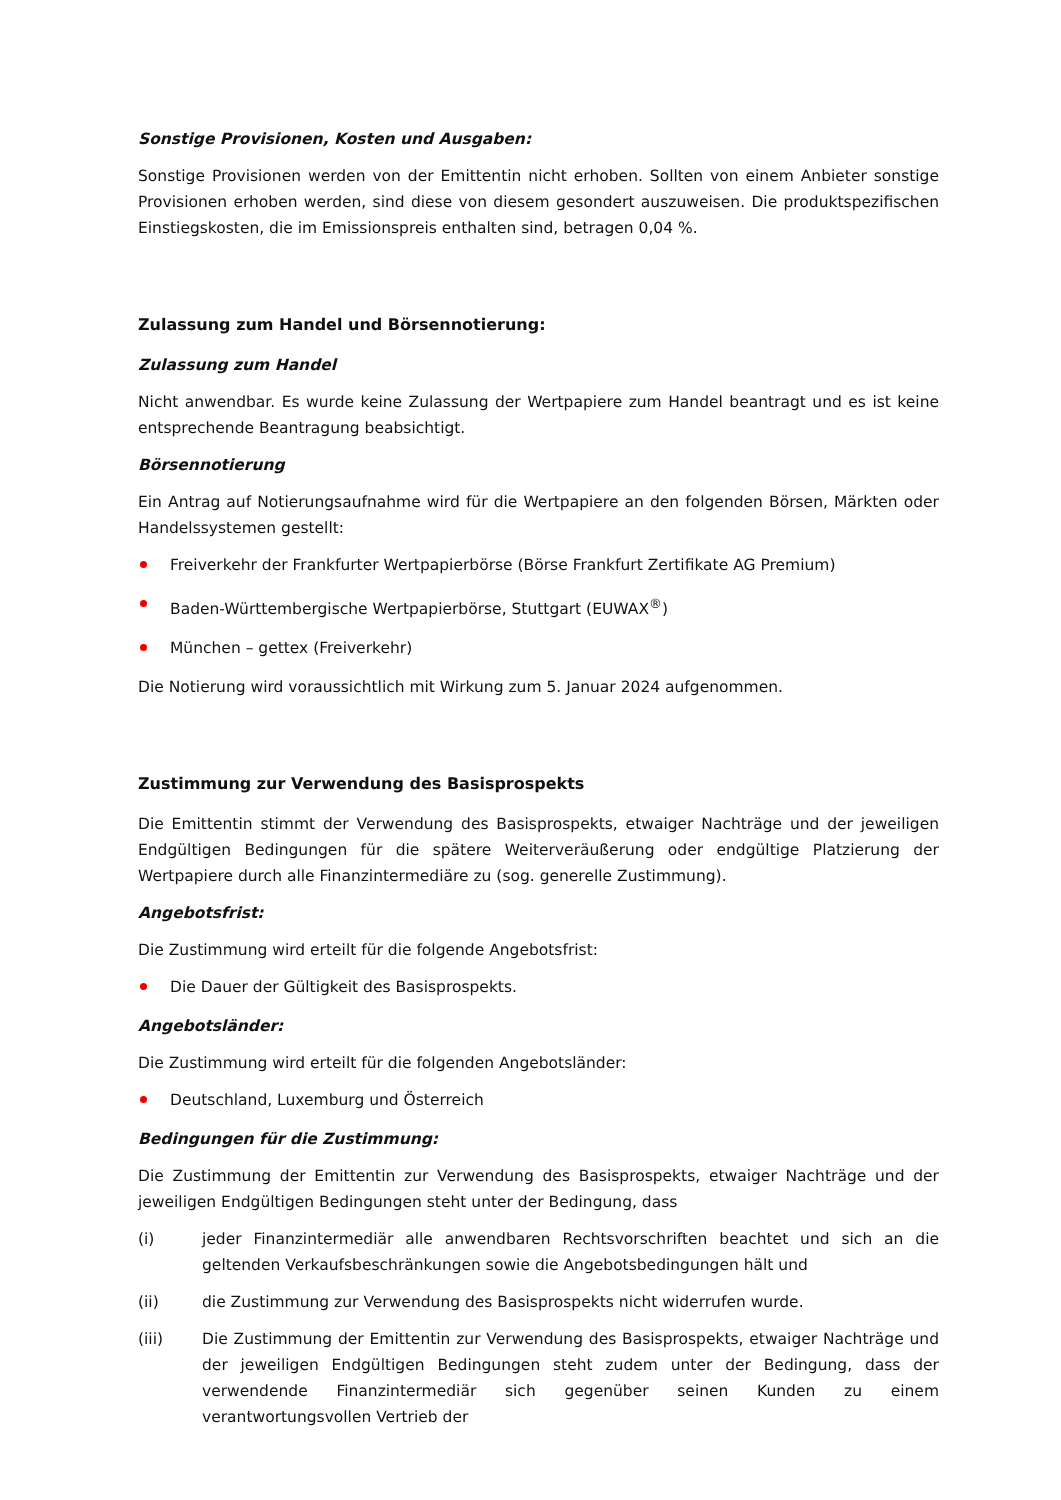Sonstige Provisionen, Kosten und Ausgaben:
Sonstige Provisionen werden von der Emittentin nicht erhoben. Sollten von einem Anbieter sonstige Provisionen erhoben werden, sind diese von diesem gesondert auszuweisen. Die produktspezifischen Einstiegskosten, die im Emissionspreis enthalten sind, betragen 0,04 %.
Zulassung zum Handel und Börsennotierung:
Zulassung zum Handel
Nicht anwendbar. Es wurde keine Zulassung der Wertpapiere zum Handel beantragt und es ist keine entsprechende Beantragung beabsichtigt.
Börsennotierung
Ein Antrag auf Notierungsaufnahme wird für die Wertpapiere an den folgenden Börsen, Märkten oder Handelssystemen gestellt:
Freiverkehr der Frankfurter Wertpapierbörse (Börse Frankfurt Zertifikate AG Premium)
Baden-Württembergische Wertpapierbörse, Stuttgart (EUWAX<sup>®</sup>)
München – gettex (Freiverkehr)
Die Notierung wird voraussichtlich mit Wirkung zum 5. Januar 2024 aufgenommen.
Zustimmung zur Verwendung des Basisprospekts
Die Emittentin stimmt der Verwendung des Basisprospekts, etwaiger Nachträge und der jeweiligen Endgültigen Bedingungen für die spätere Weiterveräußerung oder endgültige Platzierung der Wertpapiere durch alle Finanzintermediäre zu (sog. generelle Zustimmung).
Angebotsfrist:
Die Zustimmung wird erteilt für die folgende Angebotsfrist:
Die Dauer der Gültigkeit des Basisprospekts.
Angebotsländer:
Die Zustimmung wird erteilt für die folgenden Angebotsländer:
Deutschland, Luxemburg und Österreich
Bedingungen für die Zustimmung:
Die Zustimmung der Emittentin zur Verwendung des Basisprospekts, etwaiger Nachträge und der jeweiligen Endgültigen Bedingungen steht unter der Bedingung, dass
(i) jeder Finanzintermediär alle anwendbaren Rechtsvorschriften beachtet und sich an die geltenden Verkaufsbeschränkungen sowie die Angebotsbedingungen hält und
(ii) die Zustimmung zur Verwendung des Basisprospekts nicht widerrufen wurde.
(iii) Die Zustimmung der Emittentin zur Verwendung des Basisprospekts, etwaiger Nachträge und der jeweiligen Endgültigen Bedingungen steht zudem unter der Bedingung, dass der verwendende Finanzintermediär sich gegenüber seinen Kunden zu einem verantwortungsvollen Vertrieb der